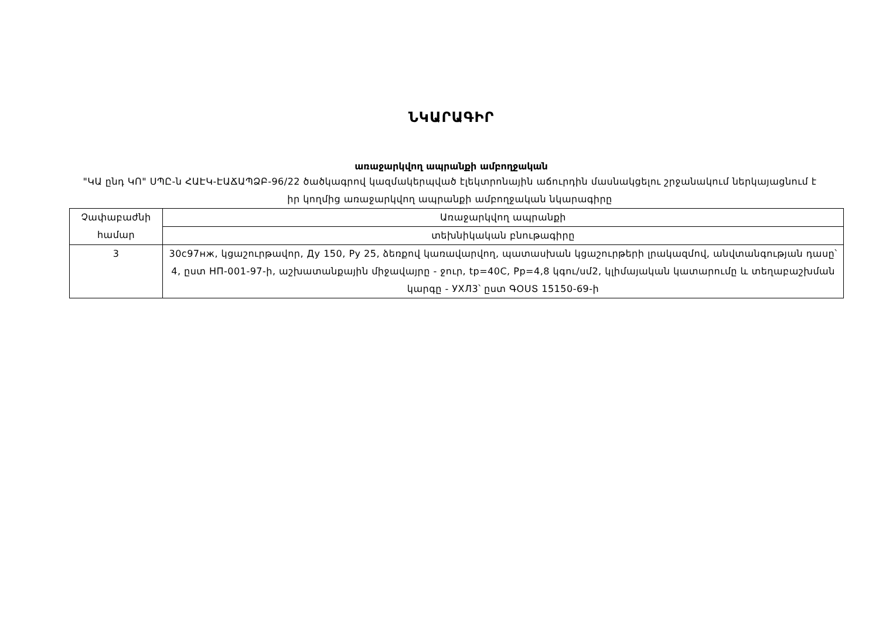ՆԿԱՐԱԳԻՐ
առաջարկվող ապրանքի ամբողջական
"ԿԱ ընդ ԿՈ" ՍՊԸ-ն ՀԱԷԿ-ԷԱՃԱՊՁԲ-96/22 ծածկագրով կազմակերպված էլեկտրոնային աճուրդին մասնակցելու շրջանակում ներկայացնում է իր կողմից առաջարկվող ապրանքի ամբողջական նկարագիրը
| Չափաբաժնի համար | Առաջարկվող ապրանքի |
| | տեխնիկական բնութագիրը |
| 3 | 30с97нж, կցաշուրթավոր, Ду 150, Ру 25, ձեռքով կառավարվող, պատասխան կցաշուրթերի լրակազմով, անվտանգության դասը՝ 4, ըստ НП-001-97-ի, աշխատանքային միջավայրը - ջուր, tp=40C, Pp=4,8 կգու/սմ2, կլիմայական կատարումը և տեղաբաշխման կարգը - УХЛ3՝ ըստ ԳՕՍՏ 15150-69-ի |